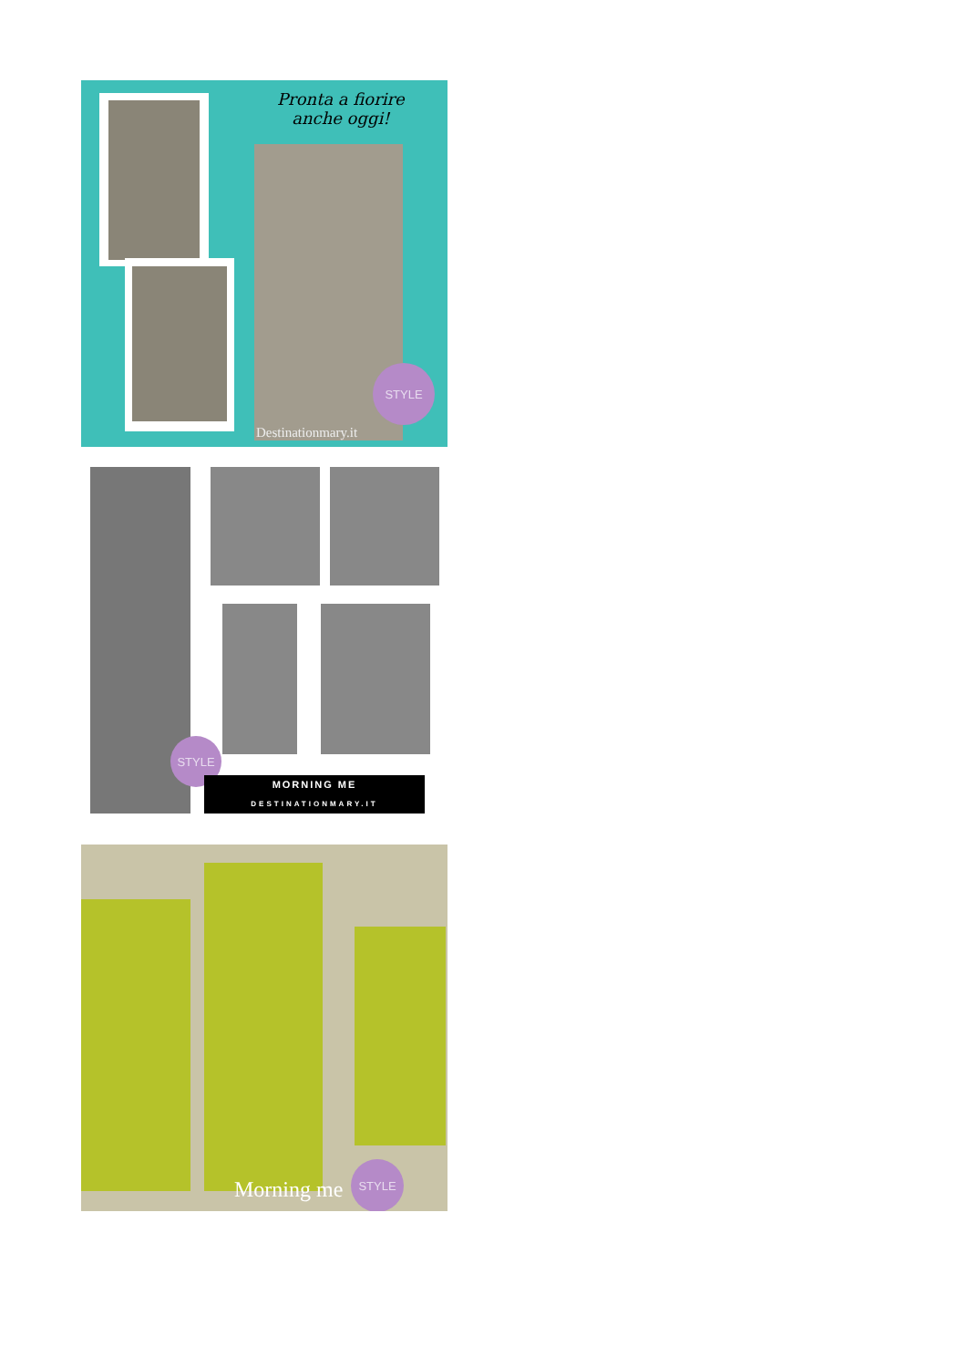Pronta a fiorire
anche oggi!
STYLE
Destinationmary.it
STYLE
MORNING ME
DESTINATIONMARY.IT
Morning me
STYLE